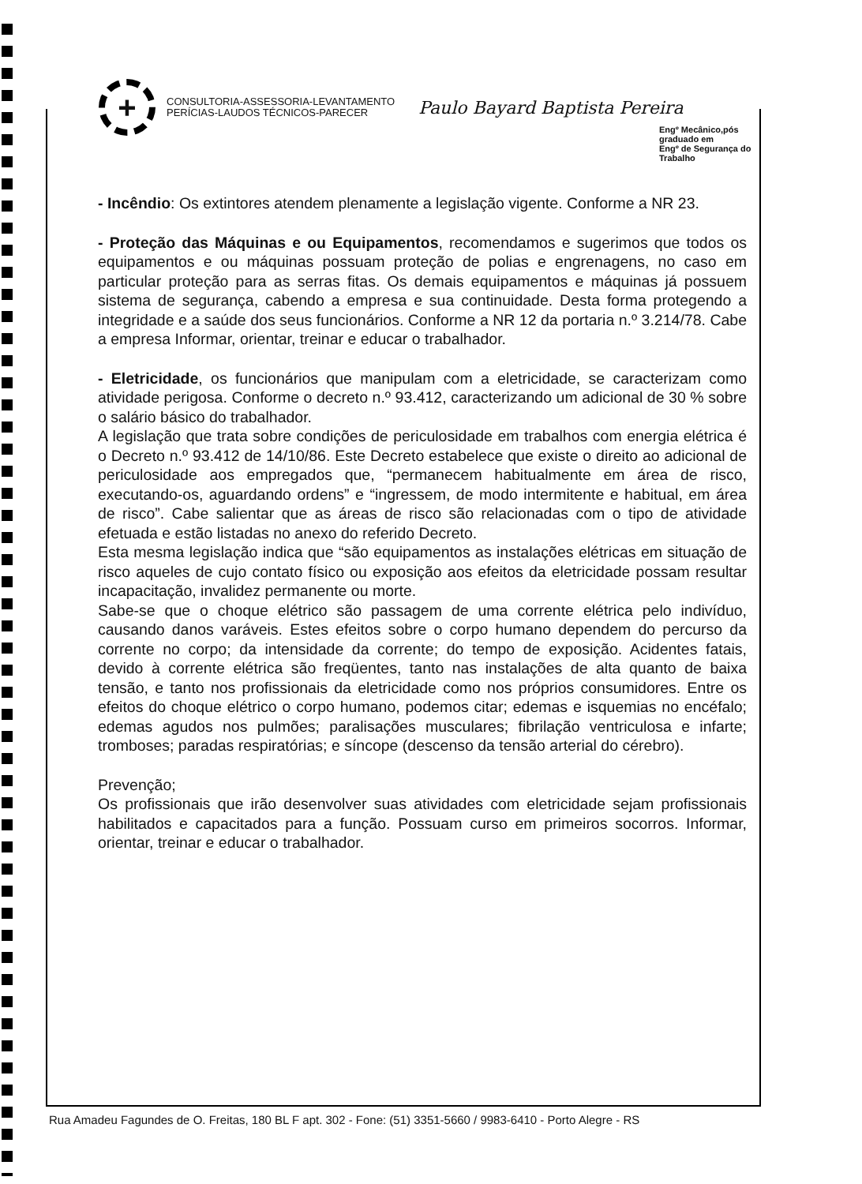+
CONSULTORIA-ASSESSORIA-LEVANTAMENTO
PERÍCIAS-LAUDOS TÉCNICOS-PARECER
Paulo Bayard Baptista Pereira
Engº Mecânico,pós graduado em
Engº de Segurança do Trabalho
- Incêndio: Os extintores atendem plenamente a legislação vigente. Conforme a NR 23.
- Proteção das Máquinas e ou Equipamentos, recomendamos e sugerimos que todos os equipamentos e ou máquinas possuam proteção de polias e engrenagens, no caso em particular proteção para as serras fitas. Os demais equipamentos e máquinas já possuem sistema de segurança, cabendo a empresa e sua continuidade. Desta forma protegendo a integridade e a saúde dos seus funcionários. Conforme a NR 12 da portaria n.º 3.214/78. Cabe a empresa Informar, orientar, treinar e educar o trabalhador.
- Eletricidade, os funcionários que manipulam com a eletricidade, se caracterizam como atividade perigosa. Conforme o decreto n.º 93.412, caracterizando um adicional de 30 % sobre o salário básico do trabalhador.
A legislação que trata sobre condições de periculosidade em trabalhos com energia elétrica é o Decreto n.º 93.412 de 14/10/86. Este Decreto estabelece que existe o direito ao adicional de periculosidade aos empregados que, “permanecem habitualmente em área de risco, executando-os, aguardando ordens” e “ingressem, de modo intermitente e habitual, em área de risco”. Cabe salientar que as áreas de risco são relacionadas com o tipo de atividade efetuada e estão listadas no anexo do referido Decreto.
Esta mesma legislação indica que “são equipamentos as instalações elétricas em situação de risco aqueles de cujo contato físico ou exposição aos efeitos da eletricidade possam resultar incapacitação, invalidez permanente ou morte.
Sabe-se que o choque elétrico são passagem de uma corrente elétrica pelo indivíduo, causando danos varáveis. Estes efeitos sobre o corpo humano dependem do percurso da corrente no corpo; da intensidade da corrente; do tempo de exposição. Acidentes fatais, devido à corrente elétrica são freqüentes, tanto nas instalações de alta quanto de baixa tensão, e tanto nos profissionais da eletricidade como nos próprios consumidores. Entre os efeitos do choque elétrico o corpo humano, podemos citar; edemas e isquemias no encéfalo; edemas agudos nos pulmões; paralisações musculares; fibrilação ventriculosa e infarte; tromboses; paradas respiratórias; e síncope (descenso da tensão arterial do cérebro).
Prevenção;
Os profissionais que irão desenvolver suas atividades com eletricidade sejam profissionais habilitados e capacitados para a função. Possuam curso em primeiros socorros. Informar, orientar, treinar e educar o trabalhador.
Rua Amadeu Fagundes de O. Freitas, 180 BL F apt. 302 - Fone: (51) 3351-5660 / 9983-6410 - Porto Alegre - RS